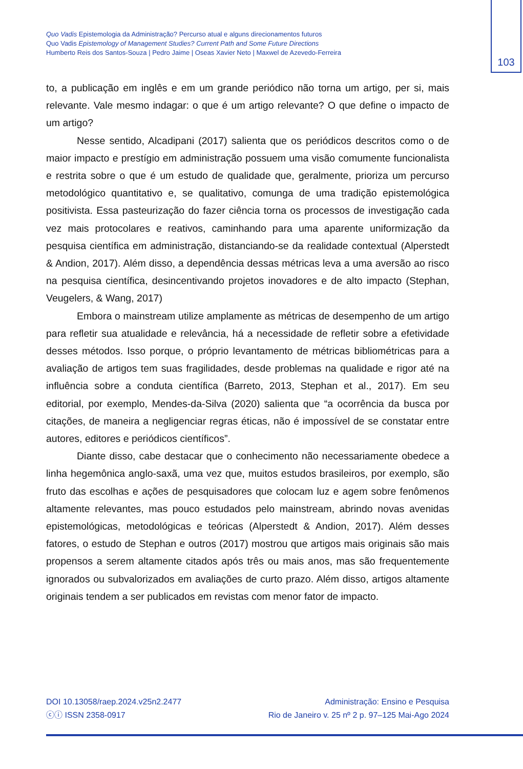Quo Vadis Epistemologia da Administração? Percurso atual e alguns direcionamentos futuros
Quo Vadis Epistemology of Management Studies? Current Path and Some Future Directions
Humberto Reis dos Santos-Souza | Pedro Jaime | Oseas Xavier Neto | Maxwel de Azevedo-Ferreira
103
to, a publicação em inglês e em um grande periódico não torna um artigo, per si, mais relevante. Vale mesmo indagar: o que é um artigo relevante? O que define o impacto de um artigo?
Nesse sentido, Alcadipani (2017) salienta que os periódicos descritos como o de maior impacto e prestígio em administração possuem uma visão comumente funcionalista e restrita sobre o que é um estudo de qualidade que, geralmente, prioriza um percurso metodológico quantitativo e, se qualitativo, comunga de uma tradição epistemológica positivista. Essa pasteurização do fazer ciência torna os processos de investigação cada vez mais protocolares e reativos, caminhando para uma aparente uniformização da pesquisa científica em administração, distanciando-se da realidade contextual (Alperstedt & Andion, 2017). Além disso, a dependência dessas métricas leva a uma aversão ao risco na pesquisa científica, desincentivando projetos inovadores e de alto impacto (Stephan, Veugelers, & Wang, 2017)
Embora o mainstream utilize amplamente as métricas de desempenho de um artigo para refletir sua atualidade e relevância, há a necessidade de refletir sobre a efetividade desses métodos. Isso porque, o próprio levantamento de métricas bibliométricas para a avaliação de artigos tem suas fragilidades, desde problemas na qualidade e rigor até na influência sobre a conduta científica (Barreto, 2013, Stephan et al., 2017). Em seu editorial, por exemplo, Mendes-da-Silva (2020) salienta que “a ocorrência da busca por citações, de maneira a negligenciar regras éticas, não é impossível de se constatar entre autores, editores e periódicos científicos”.
Diante disso, cabe destacar que o conhecimento não necessariamente obedece a linha hegemônica anglo-saxã, uma vez que, muitos estudos brasileiros, por exemplo, são fruto das escolhas e ações de pesquisadores que colocam luz e agem sobre fenômenos altamente relevantes, mas pouco estudados pelo mainstream, abrindo novas avenidas epistemológicas, metodológicas e teóricas (Alperstedt & Andion, 2017). Além desses fatores, o estudo de Stephan e outros (2017) mostrou que artigos mais originais são mais propensos a serem altamente citados após três ou mais anos, mas são frequentemente ignorados ou subvalorizados em avaliações de curto prazo. Além disso, artigos altamente originais tendem a ser publicados em revistas com menor fator de impacto.
DOI 10.13058/raep.2024.v25n2.2477
ⓒⓘ ISSN 2358-0917
Administração: Ensino e Pesquisa
Rio de Janeiro v. 25 nº 2 p. 97–125 Mai-Ago 2024